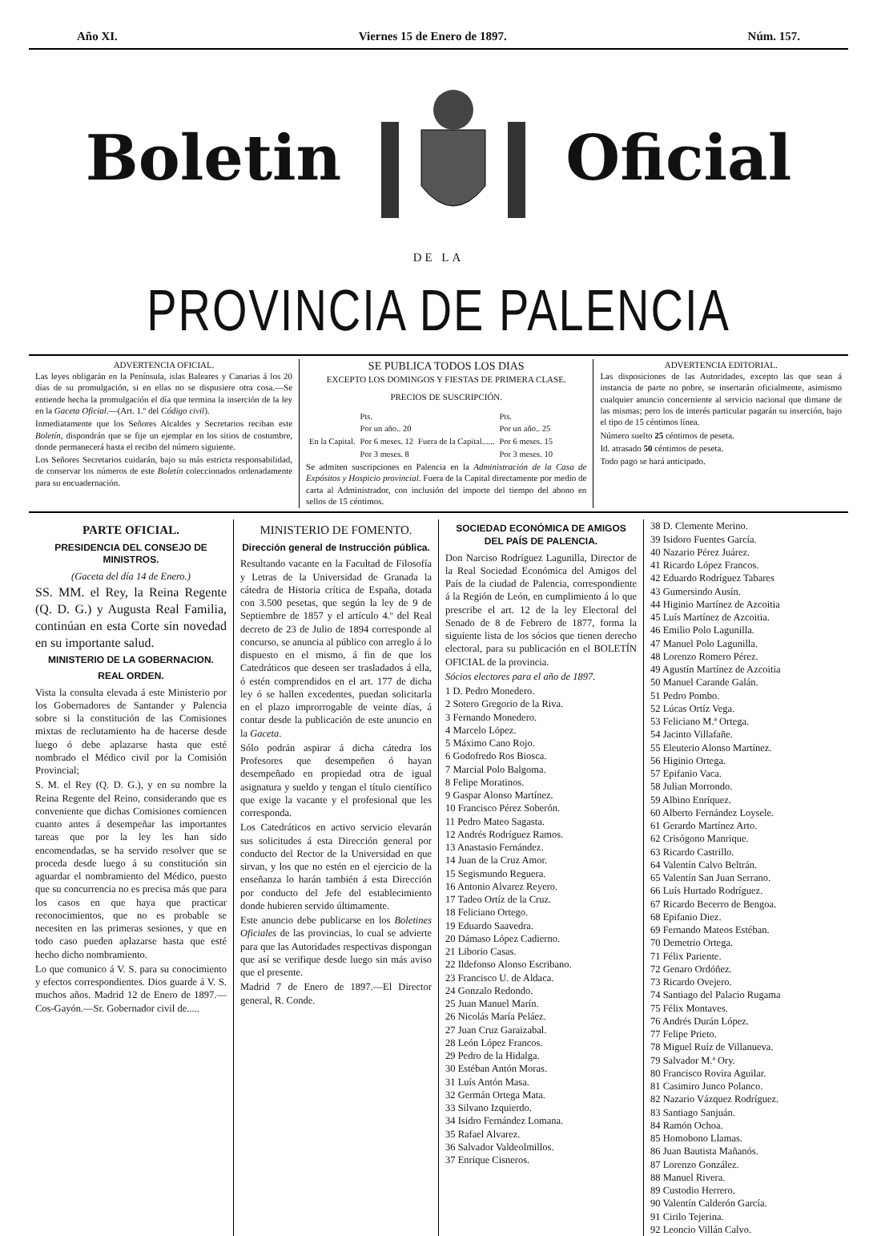Año XI. Viernes 15 de Enero de 1897. Núm. 157.
Boletin Oficial
DE LA
PROVINCIA DE PALENCIA
ADVERTENCIA OFICIAL.
Las leyes obligarán en la Península, islas Baleares y Canarias á los 20 días de su promulgación, si en ellas no se dispusiere otra cosa.—Se entiende hecha la promulgación el día que termina la inserción de la ley en la Gaceta Oficial.—(Art. 1.º del Código civil).
Inmediatamente que los Señores Alcaldes y Secretarios reciban este Boletín, dispondrán que se fije un ejemplar en los sitios de costumbre, donde permanecerá hasta el recibo del número siguiente.
Los Señores Secretarios cuidarán, bajo su más estricta responsabilidad, de conservar los números de este Boletín coleccionados ordenadamente para su encuadernación.
SE PUBLICA TODOS LOS DIAS
EXCEPTO LOS DOMINGOS Y FIESTAS DE PRIMERA CLASE.
PRECIOS DE SUSCRIPCIÓN.
| | Pts. | | Pts. |
| En la Capital. | Por un año.. 20 | Fuera de la Capital...... | Por un año.. 25 |
| | Por 6 meses. 12 | | Por 6 meses. 15 |
| | Por 3 meses. 8 | | Por 3 meses. 10 |
Se admiten suscripciones en Palencia en la Administración de la Casa de Expósitos y Hospicio provincial. Fuera de la Capital directamente por medio de carta al Administrador, con inclusión del importe del tiempo del abono en sellos de 15 céntimos.
ADVERTENCIA EDITORIAL.
Las disposiciones de las Autoridades, excepto las que sean á instancia de parte no pobre, se insertarán oficialmente, asimismo cualquier anuncio concerniente al servicio nacional que dimane de las mismas; pero los de interés particular pagarán su inserción, bajo el tipo de 15 céntimos línea.
Número suelto 25 céntimos de peseta.
Id. atrasado 50 céntimos de peseta.
Todo pago se hará anticipado.
PARTE OFICIAL.
PRESIDENCIA DEL CONSEJO DE MINISTROS.
(Gaceta del día 14 de Enero.)
SS. MM. el Rey, la Reina Regente (Q. D. G.) y Augusta Real Familia, continúan en esta Corte sin novedad en su importante salud.
MINISTERIO DE LA GOBERNACION.
REAL ORDEN.
Vista la consulta elevada á este Ministerio por los Gobernadores de Santander y Palencia sobre si la constitución de las Comisiones mixtas de reclutamiento ha de hacerse desde luego ó debe aplazarse hasta que esté nombrado el Médico civil por la Comisión Provincial;
S. M. el Rey (Q. D. G.), y en su nombre la Reina Regente del Reino, considerando que es conveniente que dichas Comisiones comiencen cuanto antes á desempeñar las importantes tareas que por la ley les han sido encomendadas, se ha servido resolver que se proceda desde luego á su constitución sin aguardar el nombramiento del Médico, puesto que su concurrencia no es precisa más que para los casos en que haya que practicar reconocimientos, que no es probable se necesiten en las primeras sesiones, y que en todo caso pueden aplazarse hasta que esté hecho dicho nombramiento.
Lo que comunico á V. S. para su conocimiento y efectos correspondientes. Dios guarde á V. S. muchos años. Madrid 12 de Enero de 1897.—Cos-Gayón.—Sr. Gobernador civil de.....
MINISTERIO DE FOMENTO.
Dirección general de Instrucción pública.
Resultando vacante en la Facultad de Filosofía y Letras de la Universidad de Granada la cátedra de Historia crítica de España, dotada con 3.500 pesetas, que según la ley de 9 de Septiembre de 1857 y el artículo 4.º del Real decreto de 23 de Julio de 1894 corresponde al concurso, se anuncia al público con arreglo á lo dispuesto en el mismo, á fin de que los Catedráticos que deseen ser trasladados á ella, ó estén comprendidos en el art. 177 de dicha ley ó se hallen excedentes, puedan solicitarla en el plazo improrrogable de veinte días, á contar desde la publicación de este anuncio en la Gaceta.
Sólo podrán aspirar á dicha cátedra los Profesores que desempeñen ó hayan desempeñado en propiedad otra de igual asignatura y sueldo y tengan el título científico que exige la vacante y el profesional que les corresponda.
Los Catedráticos en activo servicio elevarán sus solicitudes á esta Dirección general por conducto del Rector de la Universidad en que sirvan, y los que no estén en el ejercicio de la enseñanza lo harán también á esta Dirección por conducto del Jefe del establecimiento donde hubieren servido últimamente.
Este anuncio debe publicarse en los Boletines Oficiales de las provincias, lo cual se advierte para que las Autoridades respectivas dispongan que así se verifique desde luego sin más aviso que el presente.
Madrid 7 de Enero de 1897.—El Director general, R. Conde.
SOCIEDAD ECONÓMICA DE AMIGOS DEL PAÍS DE PALENCIA.
Don Narciso Rodríguez Lagunilla, Director de la Real Sociedad Económica del Amigos del País de la ciudad de Palencia, correspondiente á la Región de León, en cumplimiento á lo que prescribe el art. 12 de la ley Electoral del Senado de 8 de Febrero de 1877, forma la siguiente lista de los sócios que tienen derecho electoral, para su publicación en el BOLETÍN OFICIAL de la provincia.
Sócios electores para el año de 1897.
1 D. Pedro Monedero.
2 Sotero Gregorio de la Riva.
3 Fernando Monedero.
4 Marcelo López.
5 Máximo Cano Rojo.
6 Godofredo Ros Biosca.
7 Marcial Polo Balgoma.
8 Felipe Moratinos.
9 Gaspar Alonso Martínez.
10 Francisco Pérez Soberón.
11 Pedro Mateo Sagasta.
12 Andrés Rodríguez Ramos.
13 Anastasio Fernández.
14 Juan de la Cruz Amor.
15 Segismundo Reguera.
16 Antonio Alvarez Reyero.
17 Tadeo Ortíz de la Cruz.
18 Feliciano Ortego.
19 Eduardo Saavedra.
20 Dámaso López Cadierno.
21 Liborio Casas.
22 Ildefonso Alonso Escribano.
23 Francisco U. de Aldaca.
24 Gonzalo Redondo.
25 Juan Manuel Marín.
26 Nicolás María Peláez.
27 Juan Cruz Garaizabal.
28 León López Francos.
29 Pedro de la Hidalga.
30 Estéban Antón Moras.
31 Luís Antón Masa.
32 Germán Ortega Mata.
33 Silvano Izquierdo.
34 Isidro Fernández Lomana.
35 Rafael Alvarez.
36 Salvador Valdeolmillos.
37 Enrique Cisneros.
38 D. Clemente Merino.
39 Isidoro Fuentes García.
40 Nazario Pérez Juárez.
41 Ricardo López Francos.
42 Eduardo Rodríguez Tabares
43 Gumersindo Ausín.
44 Higinio Martínez de Azcoitia
45 Luís Martínez de Azcoitia.
46 Emilio Polo Lagunilla.
47 Manuel Polo Lagunilla.
48 Lorenzo Romero Pérez.
49 Agustín Martínez de Azcoitia
50 Manuel Carande Galán.
51 Pedro Pombo.
52 Lúcas Ortíz Vega.
53 Feliciano M.ª Ortega.
54 Jacinto Villafañe.
55 Eleuterio Alonso Martínez.
56 Higinio Ortega.
57 Epifanio Vaca.
58 Julian Morrondo.
59 Albino Enríquez.
60 Alberto Fernández Loysele.
61 Gerardo Martínez Arto.
62 Crisógono Manrique.
63 Ricardo Castrillo.
64 Valentín Calvo Beltrán.
65 Valentín San Juan Serrano.
66 Luís Hurtado Rodríguez.
67 Ricardo Becerro de Bengoa.
68 Epifanio Diez.
69 Fernando Mateos Estéban.
70 Demetrio Ortega.
71 Félix Pariente.
72 Genaro Ordóñez.
73 Ricardo Ovejero.
74 Santiago del Palacio Rugama
75 Félix Montaves.
76 Andrés Durán López.
77 Felipe Prieto.
78 Miguel Ruíz de Villanueva.
79 Salvador M.ª Ory.
80 Francisco Rovira Aguilar.
81 Casimiro Junco Polanco.
82 Nazario Vázquez Rodríguez.
83 Santiago Sanjuán.
84 Ramón Ochoa.
85 Homobono Llamas.
86 Juan Bautista Mañanós.
87 Lorenzo González.
88 Manuel Rivera.
89 Custodio Herrero.
90 Valentín Calderón García.
91 Cirilo Tejerina.
92 Leoncio Villán Calvo.